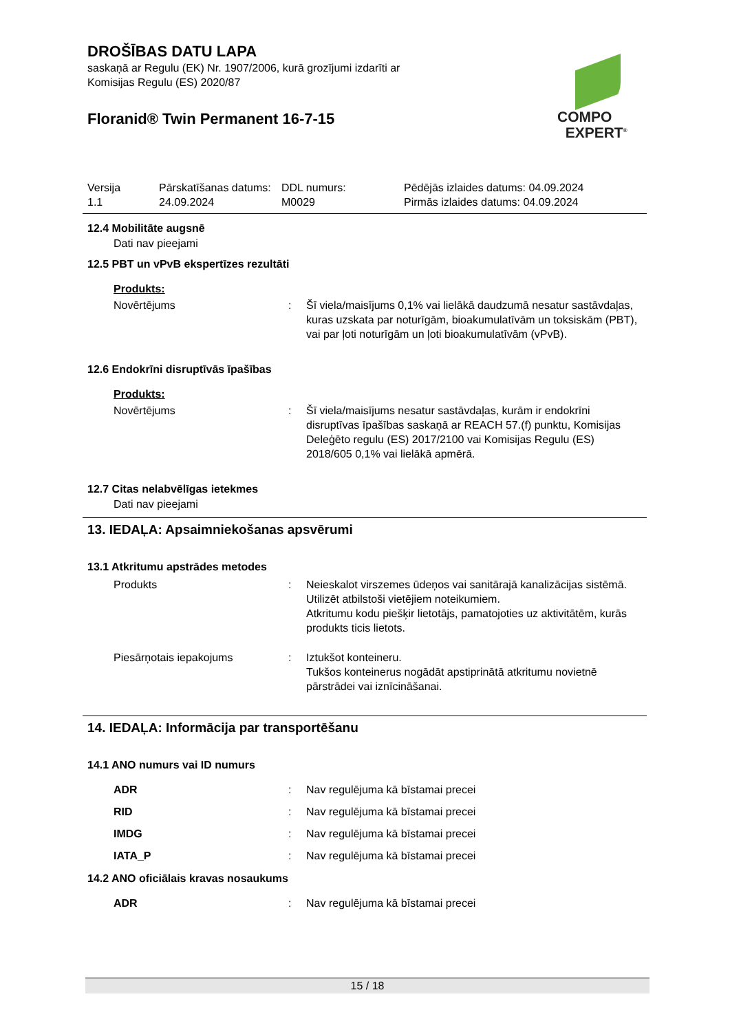DROŠĪBAS DATU LAPA
saskaņā ar Regulu (EK) Nr. 1907/2006, kurā grozījumi izdarīti ar
Komisijas Regulu (ES) 2020/87
Floranid® Twin Permanent 16-7-15
COMPO
EXPERT<sup>®</sup>
| Versija 1.1 | Pārskatīšanas datums: 24.09.2024 | DDL numurs: M0029 | Pēdējās izlaides datums: 04.09.2024 Pirmās izlaides datums: 04.09.2024 |
12.4 Mobilitāte augsnē
Dati nav pieejami
12.5 PBT un vPvB ekspertīzes rezultāti
Produkts:
| Novērtējums | : | Šī viela/maisījums 0,1% vai lielākā daudzumā nesatur sastāvdaļas, kuras uzskata par noturīgām, bioakumulatīvām un toksiskām (PBT), vai par ļoti noturīgām un ļoti bioakumulatīvām (vPvB). |
12.6 Endokrīni disruptīvās īpašības
Produkts:
| Novērtējums | : | Šī viela/maisījums nesatur sastāvdaļas, kurām ir endokrīni disruptīvas īpašības saskaņā ar REACH 57.(f) punktu, Komisijas Deleģēto regulu (ES) 2017/2100 vai Komisijas Regulu (ES) 2018/605 0,1% vai lielākā apmērā. |
12.7 Citas nelabvēlīgas ietekmes
Dati nav pieejami
13. IEDAĻA: Apsaimniekošanas apsvērumi
13.1 Atkritumu apstrādes metodes
| Produkts | : | Neieskalot virszemes ūdeņos vai sanitārajā kanalizācijas sistēmā. Utilizēt atbilstoši vietējiem noteikumiem. Atkritumu kodu piešķir lietotājs, pamatojoties uz aktivitātēm, kurās produkts ticis lietots. |
| Piesārņotais iepakojums | : | Iztukšot konteineru. Tukšos konteinerus nogādāt apstiprinātā atkritumu novietnē pārstrādei vai iznīcināšanai. |
14. IEDAĻA: Informācija par transportēšanu
14.1 ANO numurs vai ID numurs
| ADR | : | Nav regulējuma kā bīstamai precei |
| RID | : | Nav regulējuma kā bīstamai precei |
| IMDG | : | Nav regulējuma kā bīstamai precei |
| IATA_P | : | Nav regulējuma kā bīstamai precei |
14.2 ANO oficiālais kravas nosaukums
| ADR | : | Nav regulējuma kā bīstamai precei |
15 / 18